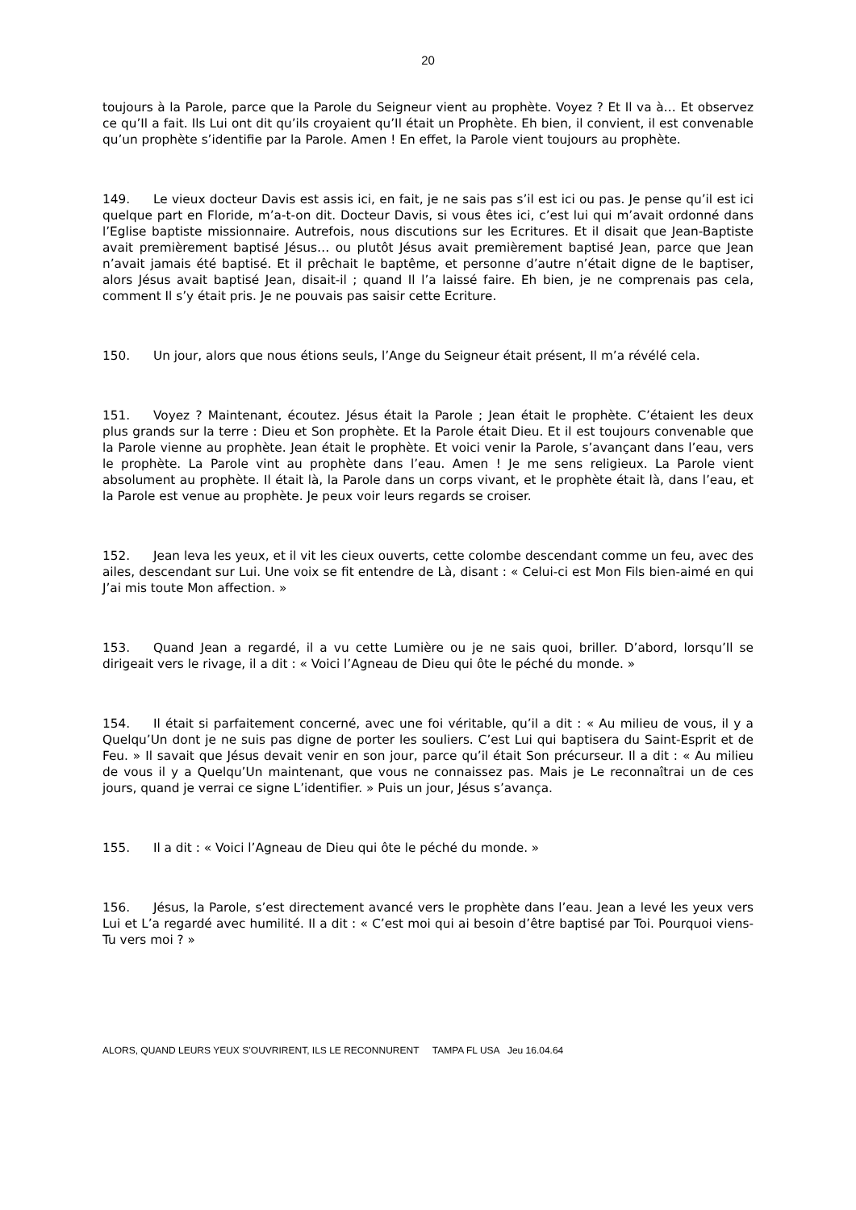20
toujours à la Parole, parce que la Parole du Seigneur vient au prophète. Voyez ? Et Il va à… Et observez ce qu’Il a fait. Ils Lui ont dit qu’ils croyaient qu’Il était un Prophète. Eh bien, il convient, il est convenable qu’un prophète s’identifie par la Parole. Amen ! En effet, la Parole vient toujours au prophète.
149. Le vieux docteur Davis est assis ici, en fait, je ne sais pas s’il est ici ou pas. Je pense qu’il est ici quelque part en Floride, m’a-t-on dit. Docteur Davis, si vous êtes ici, c’est lui qui m’avait ordonné dans l’Eglise baptiste missionnaire. Autrefois, nous discutions sur les Ecritures. Et il disait que Jean-Baptiste avait premièrement baptisé Jésus… ou plutôt Jésus avait premièrement baptisé Jean, parce que Jean n’avait jamais été baptisé. Et il prêchait le baptême, et personne d’autre n’était digne de le baptiser, alors Jésus avait baptisé Jean, disait-il ; quand Il l’a laissé faire. Eh bien, je ne comprenais pas cela, comment Il s’y était pris. Je ne pouvais pas saisir cette Ecriture.
150. Un jour, alors que nous étions seuls, l’Ange du Seigneur était présent, Il m’a révélé cela.
151. Voyez ? Maintenant, écoutez. Jésus était la Parole ; Jean était le prophète. C’étaient les deux plus grands sur la terre : Dieu et Son prophète. Et la Parole était Dieu. Et il est toujours convenable que la Parole vienne au prophète. Jean était le prophète. Et voici venir la Parole, s’avançant dans l’eau, vers le prophète. La Parole vint au prophète dans l’eau. Amen ! Je me sens religieux. La Parole vient absolument au prophète. Il était là, la Parole dans un corps vivant, et le prophète était là, dans l’eau, et la Parole est venue au prophète. Je peux voir leurs regards se croiser.
152. Jean leva les yeux, et il vit les cieux ouverts, cette colombe descendant comme un feu, avec des ailes, descendant sur Lui. Une voix se fit entendre de Là, disant : « Celui-ci est Mon Fils bien-aimé en qui J’ai mis toute Mon affection. »
153. Quand Jean a regardé, il a vu cette Lumière ou je ne sais quoi, briller. D’abord, lorsqu’Il se dirigeait vers le rivage, il a dit : « Voici l’Agneau de Dieu qui ôte le péché du monde. »
154. Il était si parfaitement concerné, avec une foi véritable, qu’il a dit : « Au milieu de vous, il y a Quelqu’Un dont je ne suis pas digne de porter les souliers. C’est Lui qui baptisera du Saint-Esprit et de Feu. » Il savait que Jésus devait venir en son jour, parce qu’il était Son précurseur. Il a dit : « Au milieu de vous il y a Quelqu’Un maintenant, que vous ne connaissez pas. Mais je Le reconnaîtrai un de ces jours, quand je verrai ce signe L’identifier. » Puis un jour, Jésus s’avança.
155. Il a dit : « Voici l’Agneau de Dieu qui ôte le péché du monde. »
156. Jésus, la Parole, s’est directement avancé vers le prophète dans l’eau. Jean a levé les yeux vers Lui et L’a regardé avec humilité. Il a dit : « C’est moi qui ai besoin d’être baptisé par Toi. Pourquoi viens-Tu vers moi ? »
ALORS, QUAND LEURS YEUX S’OUVRIRENT, ILS LE RECONNURENT TAMPA FL USA Jeu 16.04.64